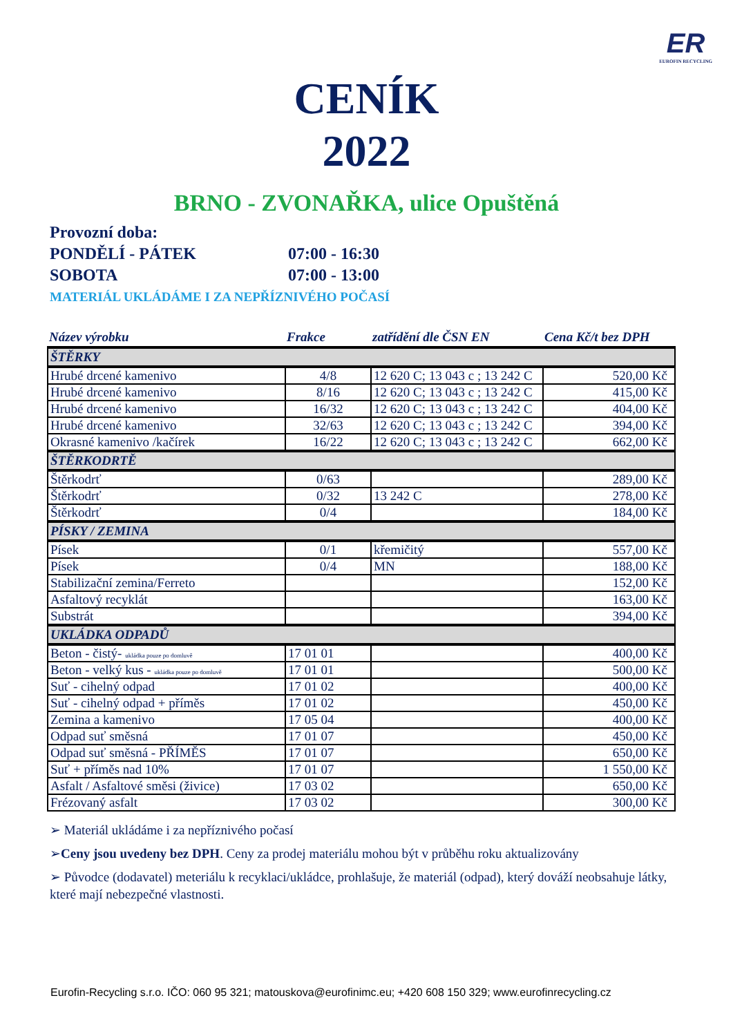ER
EUROFIN RECYCLING
CENÍK
2022
BRNO - ZVONAŘKA, ulice Opuštěná
Provozní doba:
PONDĚLÍ - PÁTEK 07:00 - 16:30
SOBOTA 07:00 - 13:00
MATERIÁL UKLÁDÁME I ZA NEPŘÍZNIVÉHO POČASÍ
| Název výrobku | Frakce | zatřídění dle ČSN EN | Cena Kč/t bez DPH |
| --- | --- | --- | --- |
| ŠTĚRKY | | | |
| Hrubé drcené kamenivo | 4/8 | 12 620 C; 13 043 c ; 13 242 C | 520,00 Kč |
| Hrubé drcené kamenivo | 8/16 | 12 620 C; 13 043 c ; 13 242 C | 415,00 Kč |
| Hrubé drcené kamenivo | 16/32 | 12 620 C; 13 043 c ; 13 242 C | 404,00 Kč |
| Hrubé drcené kamenivo | 32/63 | 12 620 C; 13 043 c ; 13 242 C | 394,00 Kč |
| Okrasné kamenivo /kačírek | 16/22 | 12 620 C; 13 043 c ; 13 242 C | 662,00 Kč |
| ŠTĚRKODRTĚ | | | |
| Štěrkodrť | 0/63 | | 289,00 Kč |
| Štěrkodrť | 0/32 | 13 242 C | 278,00 Kč |
| Štěrkodrť | 0/4 | | 184,00 Kč |
| PÍSKY / ZEMINA | | | |
| Písek | 0/1 | křemičitý | 557,00 Kč |
| Písek | 0/4 | MN | 188,00 Kč |
| Stabilizační zemina/Ferreto | | | 152,00 Kč |
| Asfaltový recyklát | | | 163,00 Kč |
| Substrát | | | 394,00 Kč |
| UKLÁDKA ODPADŮ | | | |
| Beton - čistý- ukládka pouze po domluvě | 17 01 01 | | 400,00 Kč |
| Beton - velký kus - ukládka pouze po domluvě | 17 01 01 | | 500,00 Kč |
| Suť - cihelný odpad | 17 01 02 | | 400,00 Kč |
| Suť - cihelný odpad + příměs | 17 01 02 | | 450,00 Kč |
| Zemina a kamenivo | 17 05 04 | | 400,00 Kč |
| Odpad suť směsná | 17 01 07 | | 450,00 Kč |
| Odpad suť směsná - PŘÍMĚS | 17 01 07 | | 650,00 Kč |
| Suť + příměs nad 10% | 17 01 07 | | 1 550,00 Kč |
| Asfalt / Asfaltové směsi (živice) | 17 03 02 | | 650,00 Kč |
| Frézovaný asfalt | 17 03 02 | | 300,00 Kč |
➢ Materiál ukládáme i za nepříznivého počasí
➢Ceny jsou uvedeny bez DPH. Ceny za prodej materiálu mohou být v průběhu roku aktualizovány
➢ Původce (dodavatel) meteriálu k recyklaci/ukládce, prohlašuje, že materiál (odpad), který dováží neobsahuje látky, které mají nebezpečné vlastnosti.
Eurofin-Recycling s.r.o. IČO: 060 95 321; matouskova@eurofinimc.eu; +420 608 150 329; www.eurofinrecycling.cz